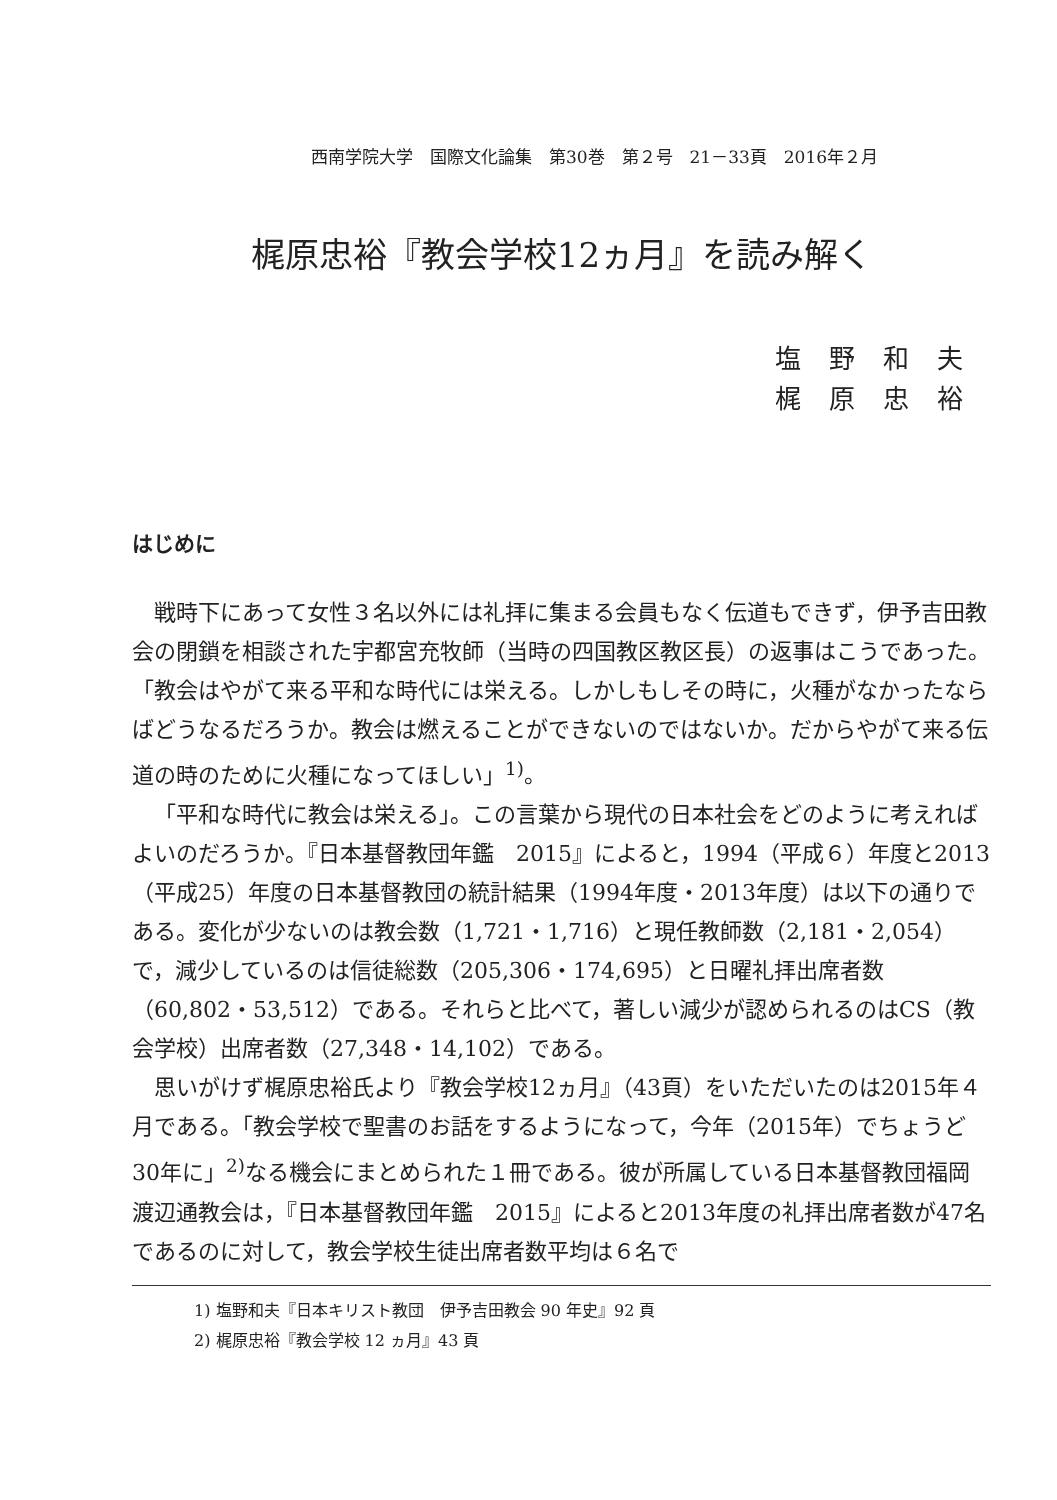西南学院大学　国際文化論集　第30巻　第２号　21－33頁　2016年２月
梶原忠裕『教会学校12ヵ月』を読み解く
塩野和夫
梶原忠裕
はじめに
戦時下にあって女性３名以外には礼拝に集まる会員もなく伝道もできず，伊予吉田教会の閉鎖を相談された宇都宮充牧師（当時の四国教区教区長）の返事はこうであった。「教会はやがて来る平和な時代には栄える。しかしもしその時に，火種がなかったならばどうなるだろうか。教会は燃えることができないのではないか。だからやがて来る伝道の時のために火種になってほしい」<sup>1)</sup>。
「平和な時代に教会は栄える」。この言葉から現代の日本社会をどのように考えればよいのだろうか。『日本基督教団年鑑　2015』によると，1994（平成６）年度と2013（平成25）年度の日本基督教団の統計結果（1994年度・2013年度）は以下の通りである。変化が少ないのは教会数（1,721・1,716）と現任教師数（2,181・2,054）で，減少しているのは信徒総数（205,306・174,695）と日曜礼拝出席者数（60,802・53,512）である。それらと比べて，著しい減少が認められるのはCS（教会学校）出席者数（27,348・14,102）である。
思いがけず梶原忠裕氏より『教会学校12ヵ月』（43頁）をいただいたのは2015年４月である。「教会学校で聖書のお話をするようになって，今年（2015年）でちょうど30年に」<sup>2)</sup>なる機会にまとめられた１冊である。彼が所属している日本基督教団福岡渡辺通教会は，『日本基督教団年鑑　2015』によると2013年度の礼拝出席者数が47名であるのに対して，教会学校生徒出席者数平均は６名で
1) 塩野和夫『日本キリスト教団　伊予吉田教会 90 年史』92 頁
2) 梶原忠裕『教会学校 12 ヵ月』43 頁